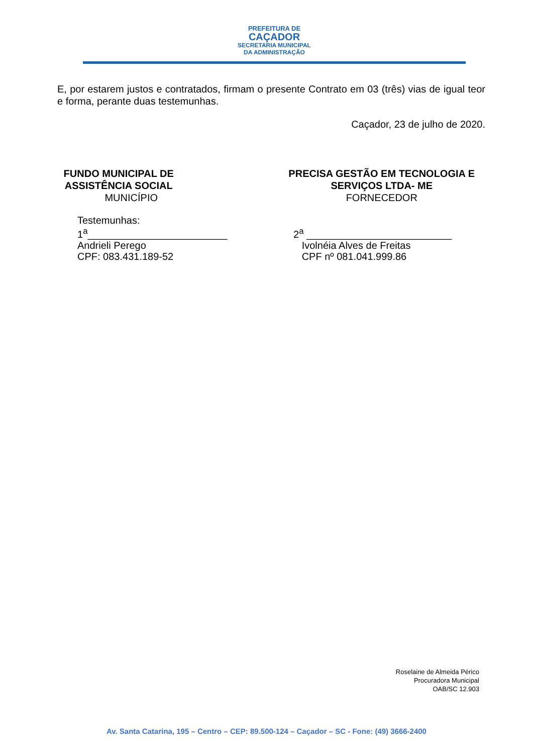PREFEITURA DE
CAÇADOR
SECRETARIA MUNICIPAL
DA ADMINISTRAÇÃO
E, por estarem justos e contratados, firmam o presente Contrato em 03 (três) vias de igual teor e forma, perante duas testemunhas.
Caçador, 23 de julho de 2020.
FUNDO MUNICIPAL DE
ASSISTÊNCIA SOCIAL
MUNICÍPIO
PRECISA GESTÃO EM TECNOLOGIA E
SERVIÇOS LTDA- ME
FORNECEDOR
Testemunhas:
1<sup>a</sup>_________________________
Andrieli Perego
CPF: 083.431.189-52
2<sup>a</sup> __________________________
Ivolnéia Alves de Freitas
CPF nº 081.041.999.86
Roselaine de Almeida Périco
Procuradora Municipal
OAB/SC 12.903
Av. Santa Catarina, 195 – Centro – CEP: 89.500-124 – Caçador – SC - Fone: (49) 3666-2400